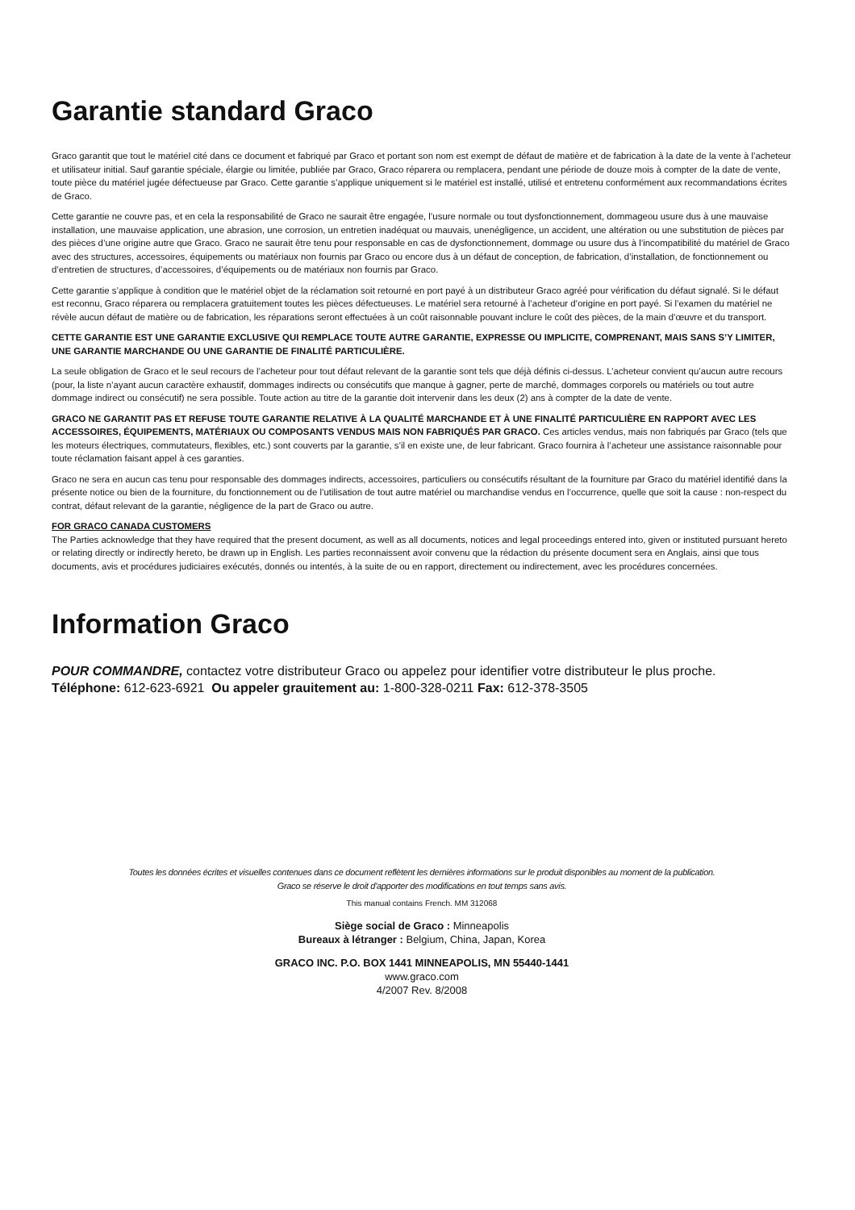Garantie standard Graco
Graco garantit que tout le matériel cité dans ce document et fabriqué par Graco et portant son nom est exempt de défaut de matière et de fabrication à la date de la vente à l’acheteur et utilisateur initial. Sauf garantie spéciale, élargie ou limitée, publiée par Graco, Graco réparera ou remplacera, pendant une période de douze mois à compter de la date de vente, toute pièce du matériel jugée défectueuse par Graco. Cette garantie s’applique uniquement si le matériel est installé, utilisé et entretenu conformément aux recommandations écrites de Graco.
Cette garantie ne couvre pas, et en cela la responsabilité de Graco ne saurait être engagée, l’usure normale ou tout dysfonctionnement, dommageou usure dus à une mauvaise installation, une mauvaise application, une abrasion, une corrosion, un entretien inadéquat ou mauvais, unenégligence, un accident, une altération ou une substitution de pièces par des pièces d’une origine autre que Graco. Graco ne saurait être tenu pour responsable en cas de dysfonctionnement, dommage ou usure dus à l’incompatibilité du matériel de Graco avec des structures, accessoires, équipements ou matériaux non fournis par Graco ou encore dus à un défaut de conception, de fabrication, d’installation, de fonctionnement ou d’entretien de structures, d’accessoires, d’équipements ou de matériaux non fournis par Graco.
Cette garantie s’applique à condition que le matériel objet de la réclamation soit retourné en port payé à un distributeur Graco agréé pour vérification du défaut signalé. Si le défaut est reconnu, Graco réparera ou remplacera gratuitement toutes les pièces défectueuses. Le matériel sera retourné à l’acheteur d’origine en port payé. Si l’examen du matériel ne révèle aucun défaut de matière ou de fabrication, les réparations seront effectuées à un coût raisonnable pouvant inclure le coût des pièces, de la main d’œuvre et du transport.
CETTE GARANTIE EST UNE GARANTIE EXCLUSIVE QUI REMPLACE TOUTE AUTRE GARANTIE, EXPRESSE OU IMPLICITE, COMPRENANT, MAIS SANS S’Y LIMITER, UNE GARANTIE MARCHANDE OU UNE GARANTIE DE FINALITÉ PARTICULIÈRE.
La seule obligation de Graco et le seul recours de l’acheteur pour tout défaut relevant de la garantie sont tels que déjà définis ci-dessus. L’acheteur convient qu’aucun autre recours (pour, la liste n’ayant aucun caractère exhaustif, dommages indirects ou consécutifs que manque à gagner, perte de marché, dommages corporels ou matériels ou tout autre dommage indirect ou consécutif) ne sera possible. Toute action au titre de la garantie doit intervenir dans les deux (2) ans à compter de la date de vente.
GRACO NE GARANTIT PAS ET REFUSE TOUTE GARANTIE RELATIVE À LA QUALITÉ MARCHANDE ET À UNE FINALITÉ PARTICULIÈRE EN RAPPORT AVEC LES ACCESSOIRES, ÉQUIPEMENTS, MATÉRIAUX OU COMPOSANTS VENDUS MAIS NON FABRIQUÉS PAR GRACO. Ces articles vendus, mais non fabriqués par Graco (tels que les moteurs électriques, commutateurs, flexibles, etc.) sont couverts par la garantie, s’il en existe une, de leur fabricant. Graco fournira à l’acheteur une assistance raisonnable pour toute réclamation faisant appel à ces garanties.
Graco ne sera en aucun cas tenu pour responsable des dommages indirects, accessoires, particuliers ou consécutifs résultant de la fourniture par Graco du matériel identifié dans la présente notice ou bien de la fourniture, du fonctionnement ou de l’utilisation de tout autre matériel ou marchandise vendus en l’occurrence, quelle que soit la cause : non-respect du contrat, défaut relevant de la garantie, négligence de la part de Graco ou autre.
FOR GRACO CANADA CUSTOMERS
The Parties acknowledge that they have required that the present document, as well as all documents, notices and legal proceedings entered into, given or instituted pursuant hereto or relating directly or indirectly hereto, be drawn up in English. Les parties reconnaissent avoir convenu que la rédaction du présente document sera en Anglais, ainsi que tous documents, avis et procédures judiciaires exécutés, donnés ou intentés, à la suite de ou en rapport, directement ou indirectement, avec les procédures concernées.
Information Graco
POUR COMMANDRE, contactez votre distributeur Graco ou appelez pour identifier votre distributeur le plus proche.
Téléphone: 612-623-6921 Ou appeler grauitement au: 1-800-328-0211 Fax: 612-378-3505
Toutes les données écrites et visuelles contenues dans ce document reflètent les dernières informations sur le produit disponibles au moment de la publication.
Graco se réserve le droit d'apporter des modifications en tout temps sans avis.
This manual contains French. MM 312068
Siège social de Graco : Minneapolis
Bureaux à létranger : Belgium, China, Japan, Korea
GRACO INC. P.O. BOX 1441 MINNEAPOLIS, MN 55440-1441
www.graco.com
4/2007 Rev. 8/2008